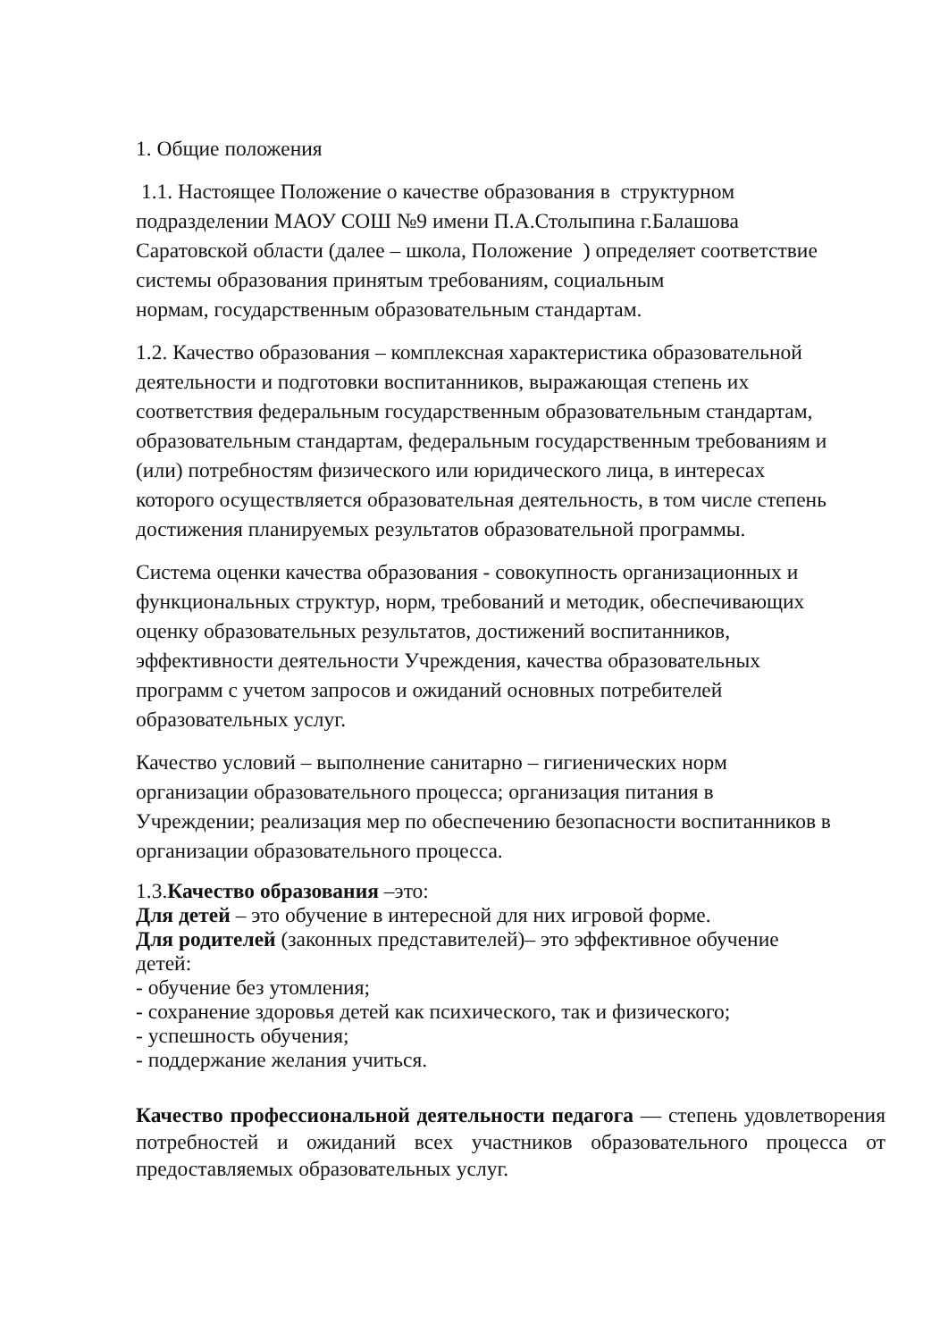1. Общие положения
1.1. Настоящее Положение о качестве образования в структурном
подразделении МАОУ СОШ №9 имени П.А.Столыпина г.Балашова
Саратовской области (далее – школа, Положение ) определяет соответствие
системы образования принятым требованиям, социальным
нормам, государственным образовательным стандартам.
1.2. Качество образования – комплексная характеристика образовательной
деятельности и подготовки воспитанников, выражающая степень их
соответствия федеральным государственным образовательным стандартам,
образовательным стандартам, федеральным государственным требованиям и
(или) потребностям физического или юридического лица, в интересах
которого осуществляется образовательная деятельность, в том числе степень
достижения планируемых результатов образовательной программы.
Система оценки качества образования - совокупность организационных и
функциональных структур, норм, требований и методик, обеспечивающих
оценку образовательных результатов, достижений воспитанников,
эффективности деятельности Учреждения, качества образовательных
программ с учетом запросов и ожиданий основных потребителей
образовательных услуг.
Качество условий – выполнение санитарно – гигиенических норм
организации образовательного процесса; организация питания в
Учреждении; реализация мер по обеспечению безопасности воспитанников в
организации образовательного процесса.
1.3.Качество образования –это:
Для детей – это обучение в интересной для них игровой форме.
Для родителей (законных представителей)– это эффективное обучение
детей:
- обучение без утомления;
- сохранение здоровья детей как психического, так и физического;
- успешность обучения;
- поддержание желания учиться.
Качество профессиональной деятельности педагога — степень удовлетворения потребностей и ожиданий всех участников образовательного процесса от предоставляемых образовательных услуг.